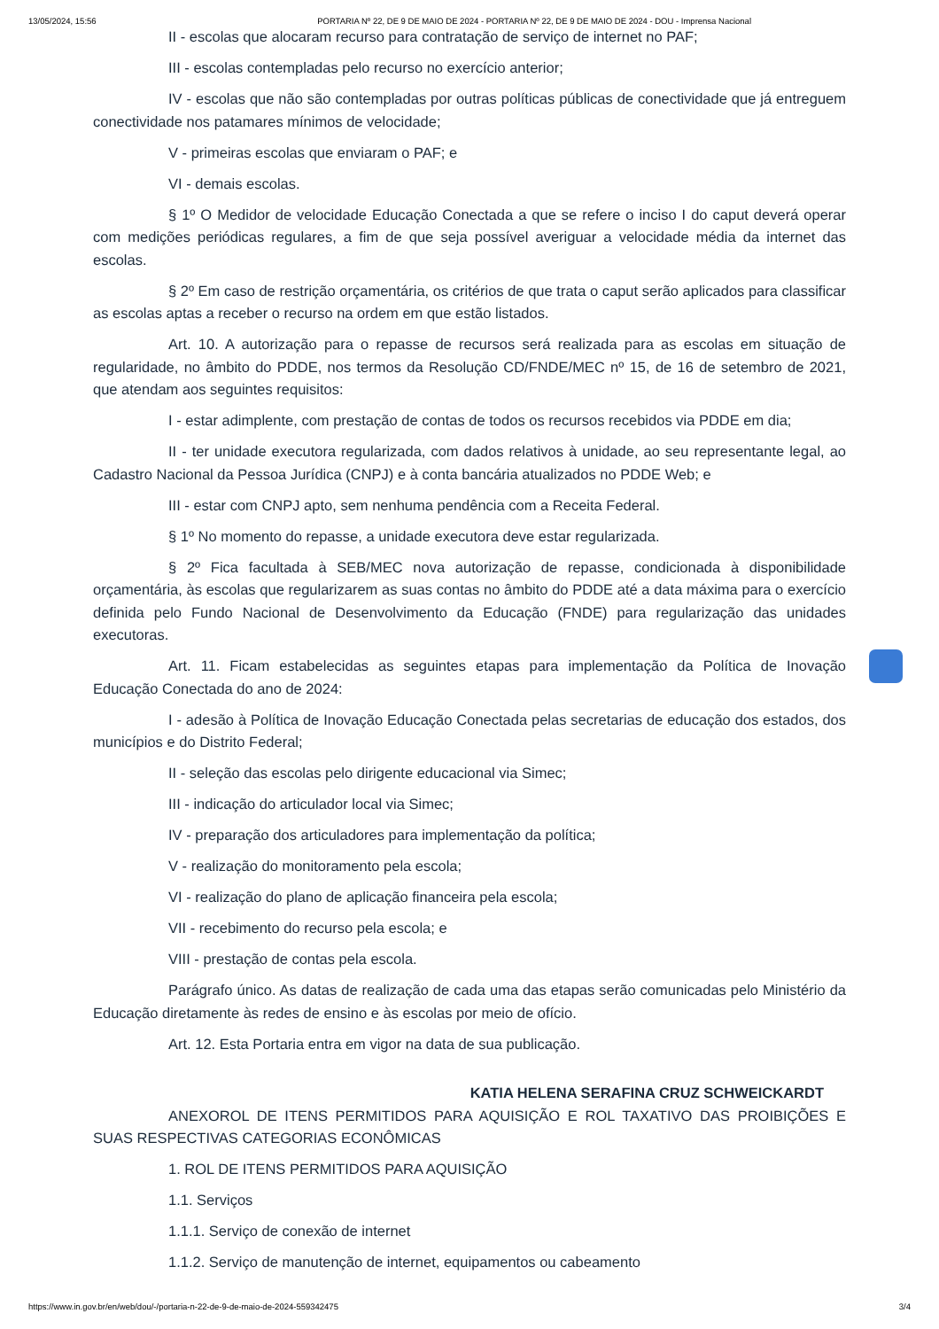13/05/2024, 15:56 PORTARIA Nº 22, DE 9 DE MAIO DE 2024 - PORTARIA Nº 22, DE 9 DE MAIO DE 2024 - DOU - Imprensa Nacional
II - escolas que alocaram recurso para contratação de serviço de internet no PAF;
III - escolas contempladas pelo recurso no exercício anterior;
IV - escolas que não são contempladas por outras políticas públicas de conectividade que já entreguem conectividade nos patamares mínimos de velocidade;
V - primeiras escolas que enviaram o PAF; e
VI - demais escolas.
§ 1º O Medidor de velocidade Educação Conectada a que se refere o inciso I do caput deverá operar com medições periódicas regulares, a fim de que seja possível averiguar a velocidade média da internet das escolas.
§ 2º Em caso de restrição orçamentária, os critérios de que trata o caput serão aplicados para classificar as escolas aptas a receber o recurso na ordem em que estão listados.
Art. 10. A autorização para o repasse de recursos será realizada para as escolas em situação de regularidade, no âmbito do PDDE, nos termos da Resolução CD/FNDE/MEC nº 15, de 16 de setembro de 2021, que atendam aos seguintes requisitos:
I - estar adimplente, com prestação de contas de todos os recursos recebidos via PDDE em dia;
II - ter unidade executora regularizada, com dados relativos à unidade, ao seu representante legal, ao Cadastro Nacional da Pessoa Jurídica (CNPJ) e à conta bancária atualizados no PDDE Web; e
III - estar com CNPJ apto, sem nenhuma pendência com a Receita Federal.
§ 1º No momento do repasse, a unidade executora deve estar regularizada.
§ 2º Fica facultada à SEB/MEC nova autorização de repasse, condicionada à disponibilidade orçamentária, às escolas que regularizarem as suas contas no âmbito do PDDE até a data máxima para o exercício definida pelo Fundo Nacional de Desenvolvimento da Educação (FNDE) para regularização das unidades executoras.
Art. 11. Ficam estabelecidas as seguintes etapas para implementação da Política de Inovação Educação Conectada do ano de 2024:
I - adesão à Política de Inovação Educação Conectada pelas secretarias de educação dos estados, dos municípios e do Distrito Federal;
II - seleção das escolas pelo dirigente educacional via Simec;
III - indicação do articulador local via Simec;
IV - preparação dos articuladores para implementação da política;
V - realização do monitoramento pela escola;
VI - realização do plano de aplicação financeira pela escola;
VII - recebimento do recurso pela escola; e
VIII - prestação de contas pela escola.
Parágrafo único. As datas de realização de cada uma das etapas serão comunicadas pelo Ministério da Educação diretamente às redes de ensino e às escolas por meio de ofício.
Art. 12. Esta Portaria entra em vigor na data de sua publicação.
KATIA HELENA SERAFINA CRUZ SCHWEICKARDT
ANEXOROL DE ITENS PERMITIDOS PARA AQUISIÇÃO E ROL TAXATIVO DAS PROIBIÇÕES E SUAS RESPECTIVAS CATEGORIAS ECONÔMICAS
1. ROL DE ITENS PERMITIDOS PARA AQUISIÇÃO
1.1. Serviços
1.1.1. Serviço de conexão de internet
1.1.2. Serviço de manutenção de internet, equipamentos ou cabeamento
https://www.in.gov.br/en/web/dou/-/portaria-n-22-de-9-de-maio-de-2024-559342475 3/4